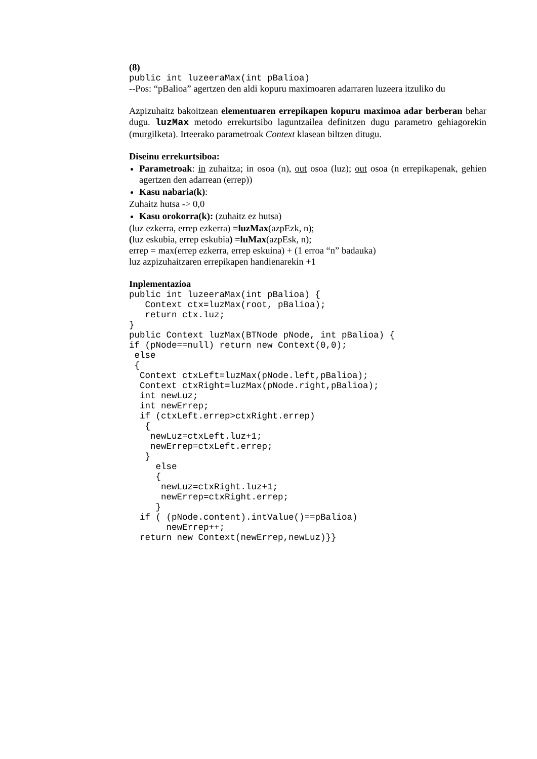(8)
public int luzeeraMax(int pBalioa)
--Pos: “pBalioa” agertzen den aldi kopuru maximoaren adarraren luzeera itzuliko du
Azpizuhaitz bakoitzean elementuaren errepikapen kopuru maximoa adar berberan behar dugu. luzMax metodo errekurtsibo laguntzailea definitzen dugu parametro gehiagorekin (murgilketa). Irteerako parametroak Context klasean biltzen ditugu.
Diseinu errekurtsiboa:
Parametroak: in zuhaitza; in osoa (n), out osoa (luz); out osoa (n errepikapenak, gehien agertzen den adarrean (errep))
Kasu nabaria(k):
Zuhaitz hutsa -> 0,0
Kasu orokorra(k): (zuhaitz ez hutsa)
(luz ezkerra, errep ezkerra) =luzMax(azpEzk, n);
(luz eskubia, errep eskubia) =luMax(azpEsk, n);
errep = max(errep ezkerra, errep eskuina) + (1 erroa “n” badauka)
luz azpizuhaitzaren errepikapen handienarekin +1
Inplementazioa
public int luzeeraMax(int pBalioa) {
   Context ctx=luzMax(root, pBalioa);
   return ctx.luz;
}
public Context luzMax(BTNode pNode, int pBalioa) {
if (pNode==null) return new Context(0,0);
 else
 {
  Context ctxLeft=luzMax(pNode.left,pBalioa);
  Context ctxRight=luzMax(pNode.right,pBalioa);
  int newLuz;
  int newErrep;
  if (ctxLeft.errep>ctxRight.errep)
   {
    newLuz=ctxLeft.luz+1;
    newErrep=ctxLeft.errep;
   }
     else
     {
      newLuz=ctxRight.luz+1;
      newErrep=ctxRight.errep;
     }
  if ( (pNode.content).intValue()==pBalioa)
       newErrep++;
  return new Context(newErrep,newLuz)}}